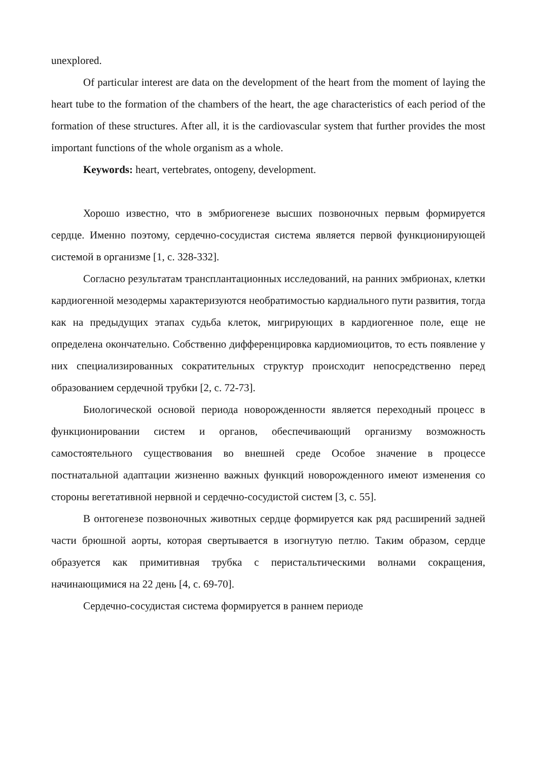unexplored.
Of particular interest are data on the development of the heart from the moment of laying the heart tube to the formation of the chambers of the heart, the age characteristics of each period of the formation of these structures. After all, it is the cardiovascular system that further provides the most important functions of the whole organism as a whole.
Keywords: heart, vertebrates, ontogeny, development.
Хорошо известно, что в эмбриогенезе высших позвоночных первым формируется сердце. Именно поэтому, сердечно-сосудистая система является первой функционирующей системой в организме [1, с. 328-332].
Согласно результатам трансплантационных исследований, на ранних эмбрионах, клетки кардиогенной мезодермы характеризуются необратимостью кардиального пути развития, тогда как на предыдущих этапах судьба клеток, мигрирующих в кардиогенное поле, еще не определена окончательно. Собственно дифференцировка кардиомиоцитов, то есть появление у них специализированных сократительных структур происходит непосредственно перед образованием сердечной трубки [2, с. 72-73].
Биологической основой периода новорожденности является переходный процесс в функционировании систем и органов, обеспечивающий организму возможность самостоятельного существования во внешней среде Особое значение в процессе постнатальной адаптации жизненно важных функций новорожденного имеют изменения со стороны вегетативной нервной и сердечно-сосудистой систем [3, с. 55].
В онтогенезе позвоночных животных сердце формируется как ряд расширений задней части брюшной аорты, которая свертывается в изогнутую петлю. Таким образом, сердце образуется как примитивная трубка с перистальтическими волнами сокращения, начинающимися на 22 день [4, с. 69-70].
Сердечно-сосудистая система формируется в раннем периоде